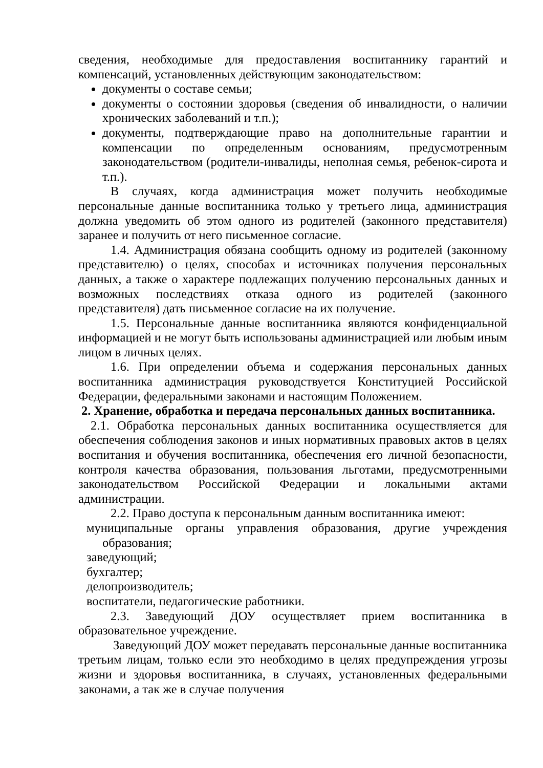сведения, необходимые для предоставления воспитаннику гарантий и компенсаций, установленных действующим законодательством:
документы о составе семьи;
документы о состоянии здоровья (сведения об инвалидности, о наличии хронических заболеваний и т.п.);
документы, подтверждающие право на дополнительные гарантии и компенсации по определенным основаниям, предусмотренным законодательством (родители-инвалиды, неполная семья, ребенок-сирота и т.п.).
В случаях, когда администрация может получить необходимые персональные данные воспитанника только у третьего лица, администрация должна уведомить об этом одного из родителей (законного представителя) заранее и получить от него письменное согласие.
1.4. Администрация обязана сообщить одному из родителей (законному представителю) о целях, способах и источниках получения персональных данных, а также о характере подлежащих получению персональных данных и возможных последствиях отказа одного из родителей (законного представителя) дать письменное согласие на их получение.
1.5. Персональные данные воспитанника являются конфиденциальной информацией и не могут быть использованы администрацией или любым иным лицом в личных целях.
1.6. При определении объема и содержания персональных данных воспитанника администрация руководствуется Конституцией Российской Федерации, федеральными законами и настоящим Положением.
2. Хранение, обработка и передача персональных данных воспитанника.
2.1. Обработка персональных данных воспитанника осуществляется для обеспечения соблюдения законов и иных нормативных правовых актов в целях воспитания и обучения воспитанника, обеспечения его личной безопасности, контроля качества образования, пользования льготами, предусмотренными законодательством Российской Федерации и локальными актами администрации.
2.2. Право доступа к персональным данным воспитанника имеют:
муниципальные органы управления образования, другие учреждения образования;
заведующий;
бухгалтер;
делопроизводитель;
воспитатели, педагогические работники.
2.3. Заведующий ДОУ осуществляет прием воспитанника в образовательное учреждение.
Заведующий ДОУ может передавать персональные данные воспитанника третьим лицам, только если это необходимо в целях предупреждения угрозы жизни и здоровья воспитанника, в случаях, установленных федеральными законами, а так же в случае получения